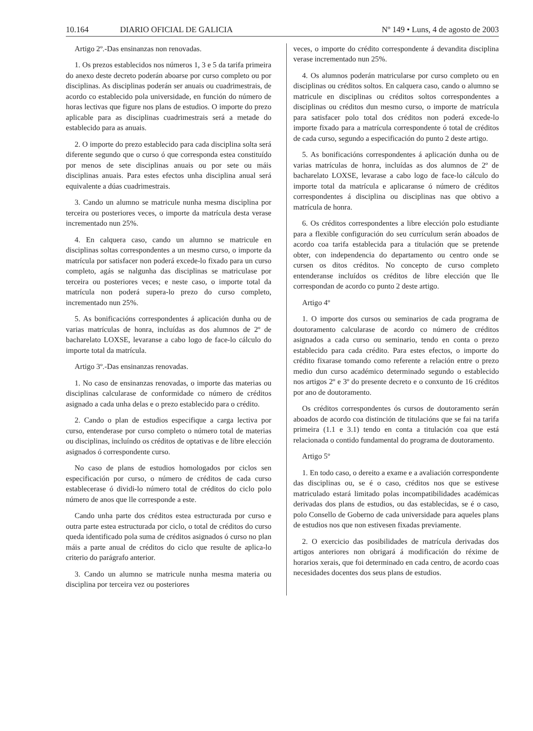10.164 DIARIO OFICIAL DE GALICIA
Nº 149 • Luns, 4 de agosto de 2003
Artigo 2º.-Das ensinanzas non renovadas.
1. Os prezos establecidos nos números 1, 3 e 5 da tarifa primeira do anexo deste decreto poderán aboarse por curso completo ou por disciplinas. As disciplinas poderán ser anuais ou cuadrimestrais, de acordo co establecido pola universidade, en función do número de horas lectivas que figure nos plans de estudios. O importe do prezo aplicable para as disciplinas cuadrimestrais será a metade do establecido para as anuais.
2. O importe do prezo establecido para cada disciplina solta será diferente segundo que o curso ó que corresponda estea constituído por menos de sete disciplinas anuais ou por sete ou máis disciplinas anuais. Para estes efectos unha disciplina anual será equivalente a dúas cuadrimestrais.
3. Cando un alumno se matricule nunha mesma disciplina por terceira ou posteriores veces, o importe da matrícula desta verase incrementado nun 25%.
4. En calquera caso, cando un alumno se matricule en disciplinas soltas correspondentes a un mesmo curso, o importe da matrícula por satisfacer non poderá excede-lo fixado para un curso completo, agás se nalgunha das disciplinas se matriculase por terceira ou posteriores veces; e neste caso, o importe total da matrícula non poderá supera-lo prezo do curso completo, incrementado nun 25%.
5. As bonificacións correspondentes á aplicación dunha ou de varias matrículas de honra, incluídas as dos alumnos de 2º de bacharelato LOXSE, levaranse a cabo logo de face-lo cálculo do importe total da matrícula.
Artigo 3º.-Das ensinanzas renovadas.
1. No caso de ensinanzas renovadas, o importe das materias ou disciplinas calcularase de conformidade co número de créditos asignado a cada unha delas e o prezo establecido para o crédito.
2. Cando o plan de estudios especifique a carga lectiva por curso, entenderase por curso completo o número total de materias ou disciplinas, incluíndo os créditos de optativas e de libre elección asignados ó correspondente curso.
No caso de plans de estudios homologados por ciclos sen especificación por curso, o número de créditos de cada curso establecerase ó dividi-lo número total de créditos do ciclo polo número de anos que lle corresponde a este.
Cando unha parte dos créditos estea estructurada por curso e outra parte estea estructurada por ciclo, o total de créditos do curso queda identificado pola suma de créditos asignados ó curso no plan máis a parte anual de créditos do ciclo que resulte de aplica-lo criterio do parágrafo anterior.
3. Cando un alumno se matricule nunha mesma materia ou disciplina por terceira vez ou posteriores
veces, o importe do crédito correspondente á devandita disciplina verase incrementado nun 25%.
4. Os alumnos poderán matricularse por curso completo ou en disciplinas ou créditos soltos. En calquera caso, cando o alumno se matricule en disciplinas ou créditos soltos correspondentes a disciplinas ou créditos dun mesmo curso, o importe de matrícula para satisfacer polo total dos créditos non poderá excede-lo importe fixado para a matrícula correspondente ó total de créditos de cada curso, segundo a especificación do punto 2 deste artigo.
5. As bonificacións correspondentes á aplicación dunha ou de varias matrículas de honra, incluídas as dos alumnos de 2º de bacharelato LOXSE, levarase a cabo logo de face-lo cálculo do importe total da matrícula e aplicaranse ó número de créditos correspondentes á disciplina ou disciplinas nas que obtivo a matrícula de honra.
6. Os créditos correspondentes a libre elección polo estudiante para a flexible configuración do seu currículum serán aboados de acordo coa tarifa establecida para a titulación que se pretende obter, con independencia do departamento ou centro onde se cursen os ditos créditos. No concepto de curso completo entenderanse incluídos os créditos de libre elección que lle correspondan de acordo co punto 2 deste artigo.
Artigo 4º
1. O importe dos cursos ou seminarios de cada programa de doutoramento calcularase de acordo co número de créditos asignados a cada curso ou seminario, tendo en conta o prezo establecido para cada crédito. Para estes efectos, o importe do crédito fixarase tomando como referente a relación entre o prezo medio dun curso académico determinado segundo o establecido nos artigos 2º e 3º do presente decreto e o conxunto de 16 créditos por ano de doutoramento.
Os créditos correspondentes ós cursos de doutoramento serán aboados de acordo coa distinción de titulacións que se fai na tarifa primeira (1.1 e 3.1) tendo en conta a titulación coa que está relacionada o contido fundamental do programa de doutoramento.
Artigo 5º
1. En todo caso, o dereito a exame e a avaliación correspondente das disciplinas ou, se é o caso, créditos nos que se estivese matriculado estará limitado polas incompatibilidades académicas derivadas dos plans de estudios, ou das establecidas, se é o caso, polo Consello de Goberno de cada universidade para aqueles plans de estudios nos que non estivesen fixadas previamente.
2. O exercicio das posibilidades de matrícula derivadas dos artigos anteriores non obrigará á modificación do réxime de horarios xerais, que foi determinado en cada centro, de acordo coas necesidades docentes dos seus plans de estudios.